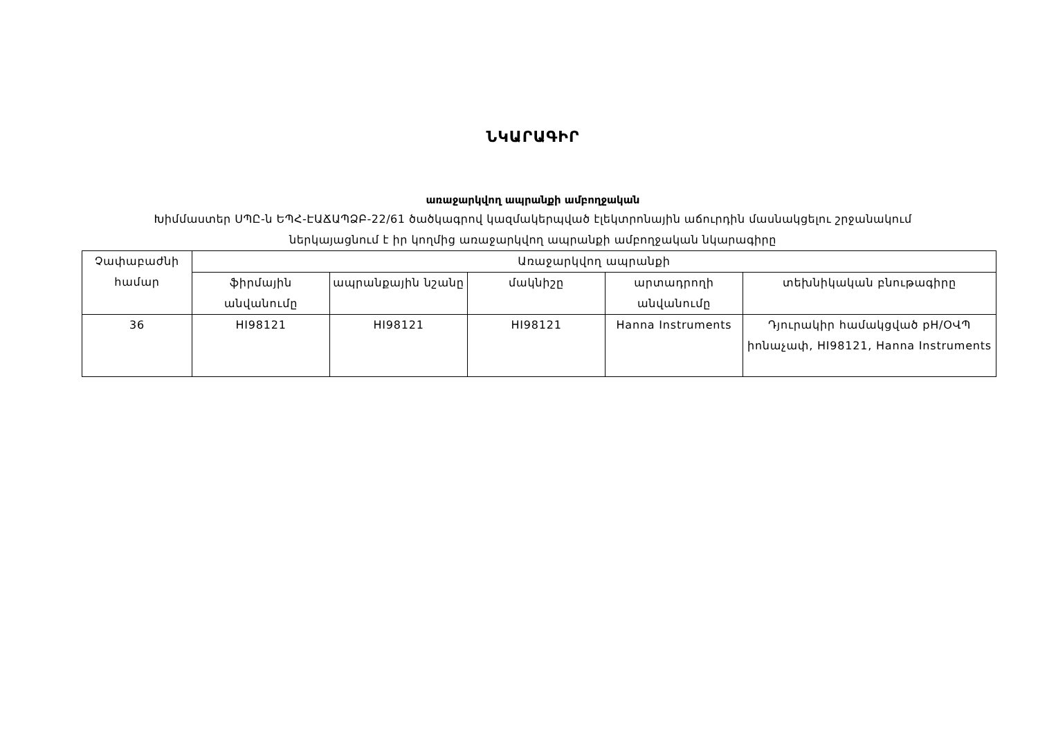ՆԿԱՐԱԳԻՐ
առաջարկվող ապրանքի ամբողջական
Խիմմաստեր ՍՊԸ-ն ԵՊՀ-ԷԱՃԱՊՁԲ-22/61 ծածկագրով կազմակերպված էլեկտրոնային աճուրդին մասնակցելու շրջանակում
ներկայացնում է իր կողմից առաջարկվող ապրանքի ամբողջական նկարագիրը
| Չափաբաժնի համար | Առաջարկվող ապրանքի | | | | |
| --- | --- | --- | --- | --- | --- |
| | ֆիրմային անվանումը | ապրանքային նշանը | մակնիշը | արտադրողի անվանումը | տեխնիկական բնութագիրը |
| 36 | HI98121 | HI98121 | HI98121 | Hanna Instruments | Դյուրակիր համակցված pH/ՕՎՊ իոնաչափ, HI98121, Hanna Instruments |